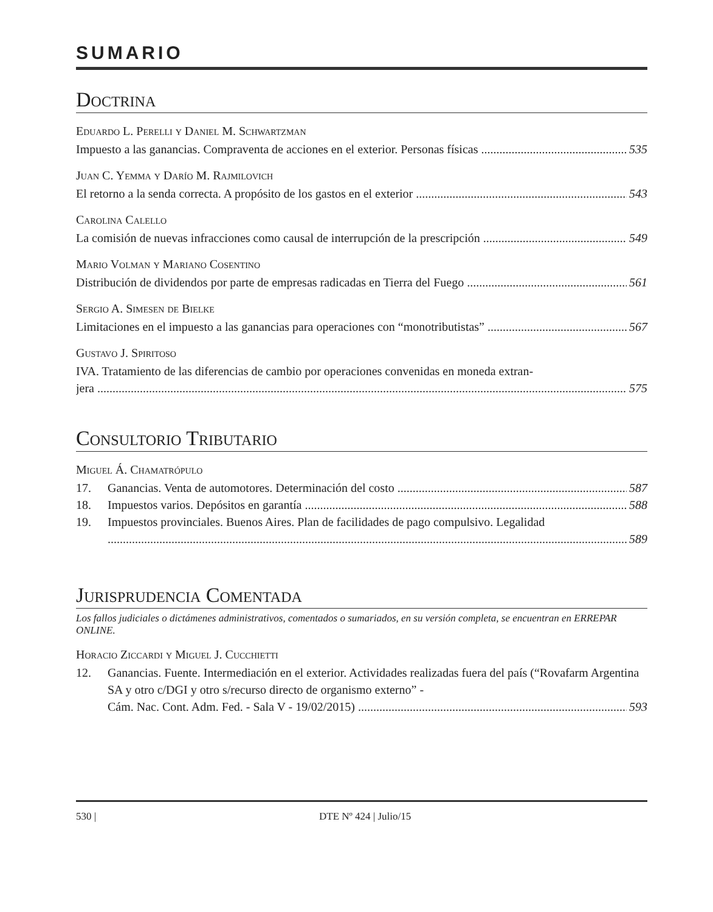SUMARIO
Doctrina
Eduardo L. Perelli y Daniel M. Schwartzman
Impuesto a las ganancias. Compraventa de acciones en el exterior. Personas físicas 535
Juan C. Yemma y Darío M. Rajmilovich
El retorno a la senda correcta. A propósito de los gastos en el exterior 543
Carolina Calello
La comisión de nuevas infracciones como causal de interrupción de la prescripción 549
Mario Volman y Mariano Cosentino
Distribución de dividendos por parte de empresas radicadas en Tierra del Fuego 561
Sergio A. Simesen de Bielke
Limitaciones en el impuesto a las ganancias para operaciones con “monotributistas” 567
Gustavo J. Spiritoso
IVA. Tratamiento de las diferencias de cambio por operaciones convenidas en moneda extran-
jera 575
Consultorio Tributario
Miguel Á. Chamatrópulo
17. Ganancias. Venta de automotores. Determinación del costo 587
18. Impuestos varios. Depósitos en garantía 588
19. Impuestos provinciales. Buenos Aires. Plan de facilidades de pago compulsivo. Legalidad
589
Jurisprudencia Comentada
Los fallos judiciales o dictámenes administrativos, comentados o sumariados, en su versión completa, se encuentran en ERREPAR ONLINE.
Horacio Ziccardi y Miguel J. Cucchietti
12. Ganancias. Fuente. Intermediación en el exterior. Actividades realizadas fuera del país (“Rovafarm Argentina SA y otro c/DGI y otro s/recurso directo de organismo externo” -
Cám. Nac. Cont. Adm. Fed. - Sala V - 19/02/2015) 593
530 | DTE Nº 424 | Julio/15